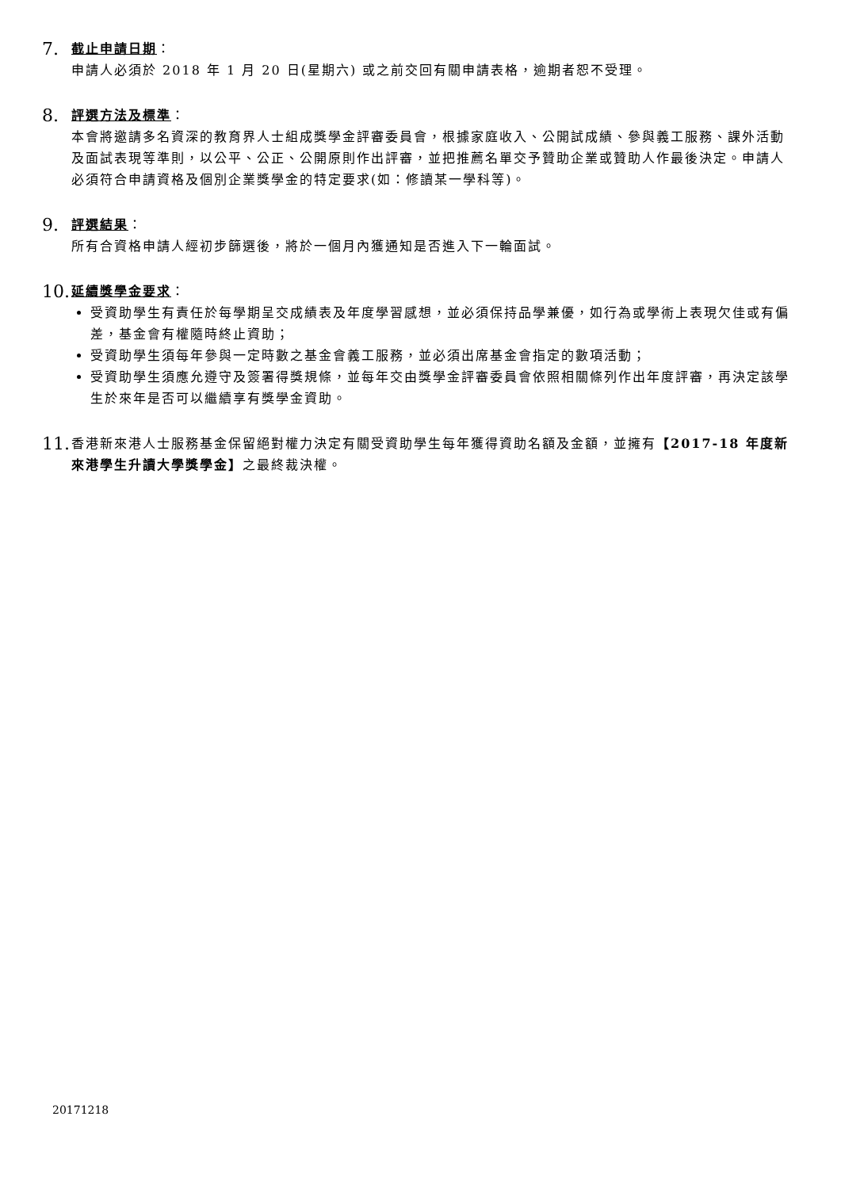7.
截止申請日期：
申請人必須於 2018 年 1 月 20 日(星期六) 或之前交回有關申請表格，逾期者恕不受理。
8.
評選方法及標準：
本會將邀請多名資深的教育界人士組成獎學金評審委員會，根據家庭收入、公開試成績、參與義工服務、課外活動及面試表現等準則，以公平、公正、公開原則作出評審，並把推薦名單交予贊助企業或贊助人作最後決定。申請人必須符合申請資格及個別企業獎學金的特定要求(如：修讀某一學科等)。
9.
評選結果：
所有合資格申請人經初步篩選後，將於一個月內獲通知是否進入下一輪面試。
10.
延續獎學金要求：
受資助學生有責任於每學期呈交成績表及年度學習感想，並必須保持品學兼優，如行為或學術上表現欠佳或有偏差，基金會有權隨時終止資助；
受資助學生須每年參與一定時數之基金會義工服務，並必須出席基金會指定的數項活動；
受資助學生須應允遵守及簽署得獎規條，並每年交由獎學金評審委員會依照相關條列作出年度評審，再決定該學生於來年是否可以繼續享有獎學金資助。
11.
香港新來港人士服務基金保留絕對權力決定有關受資助學生每年獲得資助名額及金額，並擁有【2017-18 年度新來港學生升讀大學獎學金】之最終裁決權。
20171218